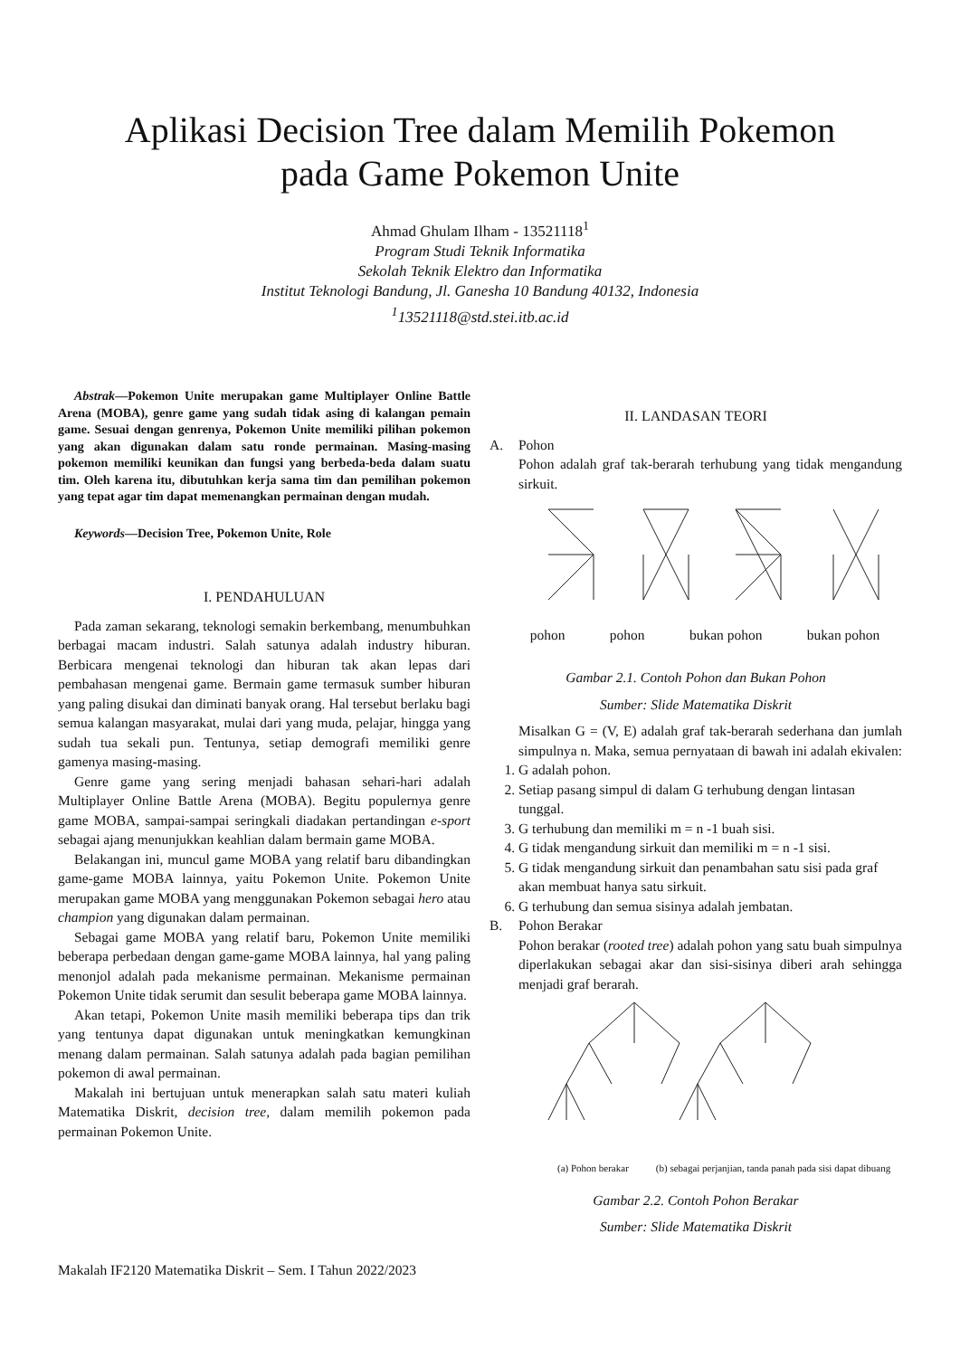Aplikasi Decision Tree dalam Memilih Pokemon
pada Game Pokemon Unite
Ahmad Ghulam Ilham - 13521118<sup>1</sup>
Program Studi Teknik Informatika
Sekolah Teknik Elektro dan Informatika
Institut Teknologi Bandung, Jl. Ganesha 10 Bandung 40132, Indonesia
<sup>1</sup>13521118@std.stei.itb.ac.id
Abstrak—Pokemon Unite merupakan game Multiplayer Online Battle Arena (MOBA), genre game yang sudah tidak asing di kalangan pemain game. Sesuai dengan genrenya, Pokemon Unite memiliki pilihan pokemon yang akan digunakan dalam satu ronde permainan. Masing-masing pokemon memiliki keunikan dan fungsi yang berbeda-beda dalam suatu tim. Oleh karena itu, dibutuhkan kerja sama tim dan pemilihan pokemon yang tepat agar tim dapat memenangkan permainan dengan mudah.
Keywords—Decision Tree, Pokemon Unite, Role
I. PENDAHULUAN
Pada zaman sekarang, teknologi semakin berkembang, menumbuhkan berbagai macam industri. Salah satunya adalah industry hiburan. Berbicara mengenai teknologi dan hiburan tak akan lepas dari pembahasan mengenai game. Bermain game termasuk sumber hiburan yang paling disukai dan diminati banyak orang. Hal tersebut berlaku bagi semua kalangan masyarakat, mulai dari yang muda, pelajar, hingga yang sudah tua sekali pun. Tentunya, setiap demografi memiliki genre gamenya masing-masing.
Genre game yang sering menjadi bahasan sehari-hari adalah Multiplayer Online Battle Arena (MOBA). Begitu populernya genre game MOBA, sampai-sampai seringkali diadakan pertandingan e-sport sebagai ajang menunjukkan keahlian dalam bermain game MOBA.
Belakangan ini, muncul game MOBA yang relatif baru dibandingkan game-game MOBA lainnya, yaitu Pokemon Unite. Pokemon Unite merupakan game MOBA yang menggunakan Pokemon sebagai hero atau champion yang digunakan dalam permainan.
Sebagai game MOBA yang relatif baru, Pokemon Unite memiliki beberapa perbedaan dengan game-game MOBA lainnya, hal yang paling menonjol adalah pada mekanisme permainan. Mekanisme permainan Pokemon Unite tidak serumit dan sesulit beberapa game MOBA lainnya.
Akan tetapi, Pokemon Unite masih memiliki beberapa tips dan trik yang tentunya dapat digunakan untuk meningkatkan kemungkinan menang dalam permainan. Salah satunya adalah pada bagian pemilihan pokemon di awal permainan.
Makalah ini bertujuan untuk menerapkan salah satu materi kuliah Matematika Diskrit, decision tree, dalam memilih pokemon pada permainan Pokemon Unite.
II. LANDASAN TEORI
A. Pohon
Pohon adalah graf tak-berarah terhubung yang tidak mengandung sirkuit.
pohon pohon bukan pohon bukan pohon
Gambar 2.1. Contoh Pohon dan Bukan Pohon
Sumber: Slide Matematika Diskrit
Misalkan G = (V, E) adalah graf tak-berarah sederhana dan jumlah simpulnya n. Maka, semua pernyataan di bawah ini adalah ekivalen:
1. G adalah pohon.
2. Setiap pasang simpul di dalam G terhubung dengan lintasan tunggal.
3. G terhubung dan memiliki m = n -1 buah sisi.
4. G tidak mengandung sirkuit dan memiliki m = n -1 sisi.
5. G tidak mengandung sirkuit dan penambahan satu sisi pada graf akan membuat hanya satu sirkuit.
6. G terhubung dan semua sisinya adalah jembatan.
B. Pohon Berakar
Pohon berakar (rooted tree) adalah pohon yang satu buah simpulnya diperlakukan sebagai akar dan sisi-sisinya diberi arah sehingga menjadi graf berarah.
(a) Pohon berakar (b) sebagai perjanjian, tanda panah pada sisi dapat dibuang
Gambar 2.2. Contoh Pohon Berakar
Sumber: Slide Matematika Diskrit
Makalah IF2120 Matematika Diskrit – Sem. I Tahun 2022/2023